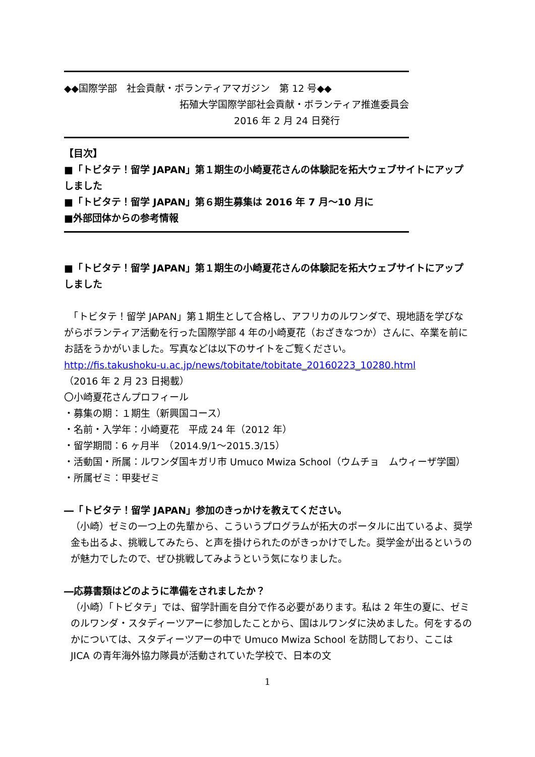◆◆国際学部　社会貢献・ボランティアマガジン　第 12 号◆◆
拓殖大学国際学部社会貢献・ボランティア推進委員会
2016 年 2 月 24 日発行
【目次】
■「トビタテ！留学 JAPAN」第１期生の小崎夏花さんの体験記を拓大ウェブサイトにアップしました
■「トビタテ！留学 JAPAN」第６期生募集は 2016 年 7 月～10 月に
■外部団体からの参考情報
■「トビタテ！留学 JAPAN」第１期生の小崎夏花さんの体験記を拓大ウェブサイトにアップしました
　「トビタテ！留学 JAPAN」第１期生として合格し、アフリカのルワンダで、現地語を学びながらボランティア活動を行った国際学部 4 年の小崎夏花（おざきなつか）さんに、卒業を前にお話をうかがいました。写真などは以下のサイトをご覧ください。
http://fis.takushoku-u.ac.jp/news/tobitate/tobitate_20160223_10280.html
（2016 年 2 月 23 日掲載）
〇小崎夏花さんプロフィール
・募集の期：１期生（新興国コース）
・名前・入学年：小崎夏花　平成 24 年（2012 年）
・留学期間：6 ヶ月半　（2014.9/1～2015.3/15）
・活動国・所属：ルワンダ国キガリ市 Umuco Mwiza School（ウムチョ　ムウィーザ学園）
・所属ゼミ：甲斐ゼミ
―「トビタテ！留学 JAPAN」参加のきっかけを教えてください。
（小崎）ゼミの一つ上の先輩から、こういうプログラムが拓大のポータルに出ているよ、奨学金も出るよ、挑戦してみたら、と声を掛けられたのがきっかけでした。奨学金が出るというのが魅力でしたので、ぜひ挑戦してみようという気になりました。
―応募書類はどのように準備をされましたか？
（小崎）「トビタテ」では、留学計画を自分で作る必要があります。私は 2 年生の夏に、ゼミのルワンダ・スタディーツアーに参加したことから、国はルワンダに決めました。何をするのかについては、スタディーツアーの中で Umuco Mwiza School を訪問しており、ここは JICA の青年海外協力隊員が活動されていた学校で、日本の文
1